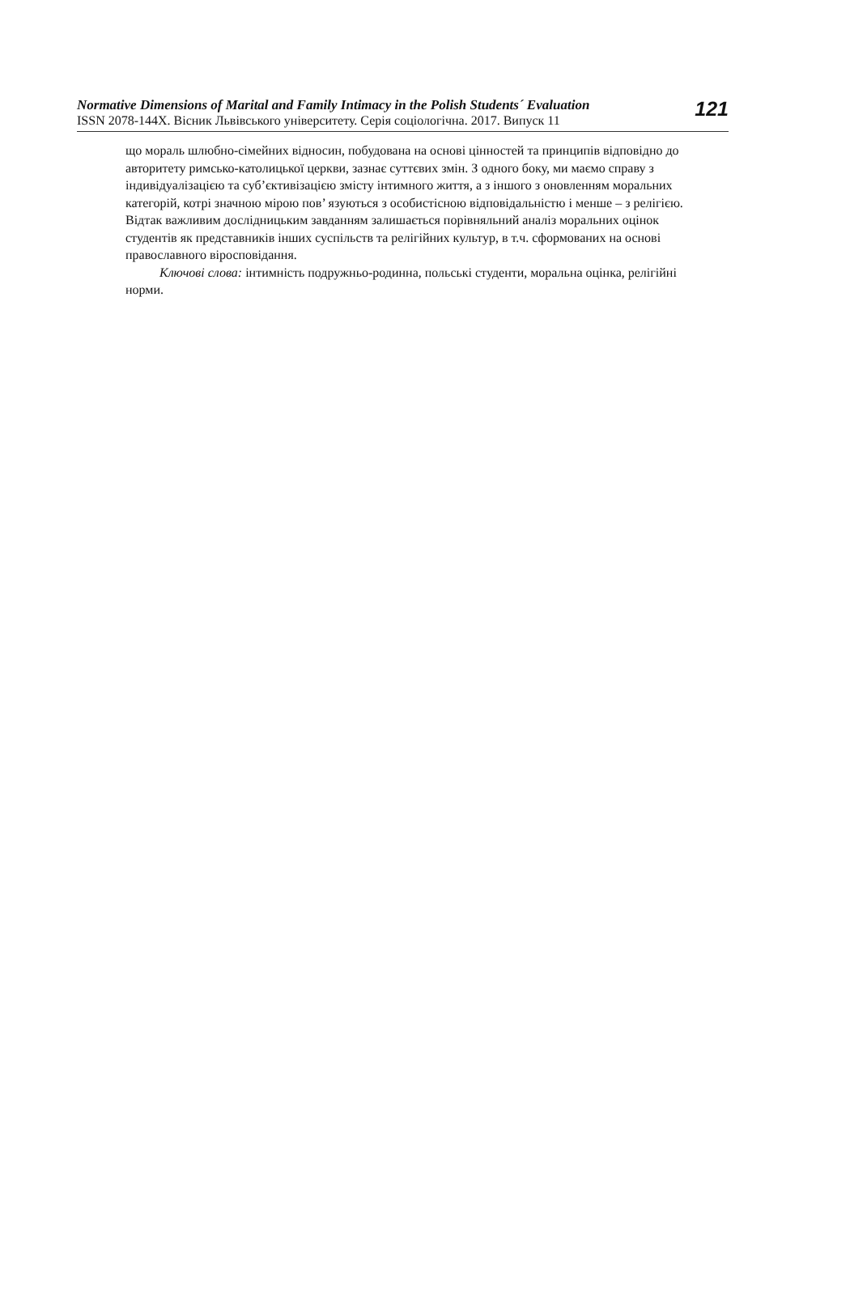Normative Dimensions of Marital and Family Intimacy in the Polish Students´ Evaluation
ISSN 2078-144X. Вісник Львівського університету. Серія соціологічна. 2017. Випуск 11
121
що мораль шлюбно-сімейних відносин, побудована на основі цінностей та принципів відповідно до авторитету римсько-католицької церкви, зазнає суттєвих змін. З одного боку, ми маємо справу з індивідуалізацією та суб’єктивізацією змісту інтимного життя, а з іншого з оновленням моральних категорій, котрі значною мірою пов’ язуються з особистісною відповідальністю і менше – з релігією. Відтак важливим дослідницьким завданням залишається порівняльний аналіз моральних оцінок студентів як представників інших суспільств та релігійних культур, в т.ч. сформованих на основі православного віросповідання.
Ключові слова: інтимність подружньо-родинна, польські студенти, моральна оцінка, релігійні норми.